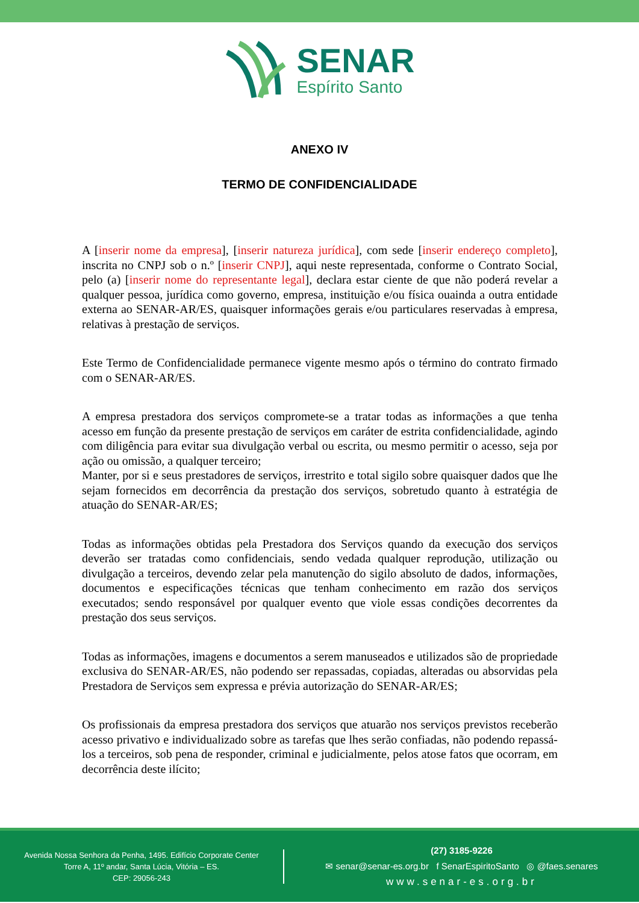SENAR
Espírito Santo
ANEXO IV
TERMO DE CONFIDENCIALIDADE
A [inserir nome da empresa], [inserir natureza jurídica], com sede [inserir endereço completo], inscrita no CNPJ sob o n.º [inserir CNPJ], aqui neste representada, conforme o Contrato Social, pelo (a) [inserir nome do representante legal], declara estar ciente de que não poderá revelar a qualquer pessoa, jurídica como governo, empresa, instituição e/ou física ouainda a outra entidade externa ao SENAR-AR/ES, quaisquer informações gerais e/ou particulares reservadas à empresa, relativas à prestação de serviços.
Este Termo de Confidencialidade permanece vigente mesmo após o término do contrato firmado com o SENAR-AR/ES.
A empresa prestadora dos serviços compromete-se a tratar todas as informações a que tenha acesso em função da presente prestação de serviços em caráter de estrita confidencialidade, agindo com diligência para evitar sua divulgação verbal ou escrita, ou mesmo permitir o acesso, seja por ação ou omissão, a qualquer terceiro;
Manter, por si e seus prestadores de serviços, irrestrito e total sigilo sobre quaisquer dados que lhe sejam fornecidos em decorrência da prestação dos serviços, sobretudo quanto à estratégia de atuação do SENAR-AR/ES;
Todas as informações obtidas pela Prestadora dos Serviços quando da execução dos serviços deverão ser tratadas como confidenciais, sendo vedada qualquer reprodução, utilização ou divulgação a terceiros, devendo zelar pela manutenção do sigilo absoluto de dados, informações, documentos e especificações técnicas que tenham conhecimento em razão dos serviços executados; sendo responsável por qualquer evento que viole essas condições decorrentes da prestação dos seus serviços.
Todas as informações, imagens e documentos a serem manuseados e utilizados são de propriedade exclusiva do SENAR-AR/ES, não podendo ser repassadas, copiadas, alteradas ou absorvidas pela Prestadora de Serviços sem expressa e prévia autorização do SENAR-AR/ES;
Os profissionais da empresa prestadora dos serviços que atuarão nos serviços previstos receberão acesso privativo e individualizado sobre as tarefas que lhes serão confiadas, não podendo repassá-los a terceiros, sob pena de responder, criminal e judicialmente, pelos atose fatos que ocorram, em decorrência deste ilícito;
Avenida Nossa Senhora da Penha, 1495. Edifício Corporate Center
Torre A, 11º andar, Santa Lúcia, Vitória – ES.
CEP: 29056-243
(27) 3185-9226
✉ senar@senar-es.org.br f SenarEspiritoSanto ◎ @faes.senares
www.senar-es.org.br